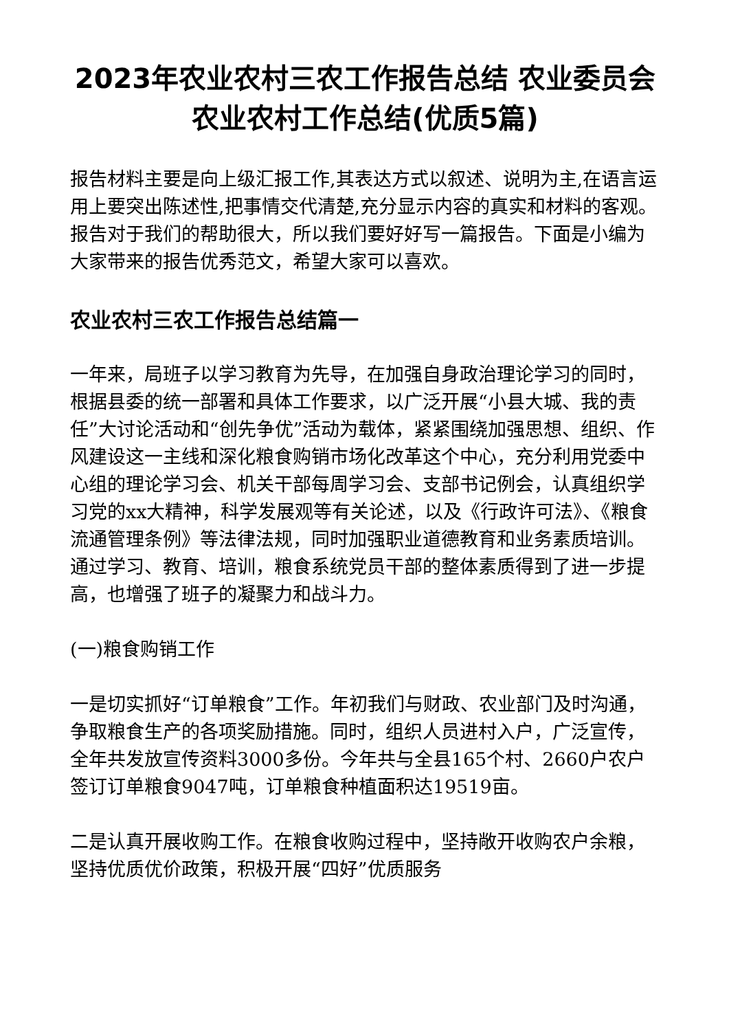2023年农业农村三农工作报告总结 农业委员会农业农村工作总结(优质5篇)
报告材料主要是向上级汇报工作,其表达方式以叙述、说明为主,在语言运用上要突出陈述性,把事情交代清楚,充分显示内容的真实和材料的客观。报告对于我们的帮助很大，所以我们要好好写一篇报告。下面是小编为大家带来的报告优秀范文，希望大家可以喜欢。
农业农村三农工作报告总结篇一
一年来，局班子以学习教育为先导，在加强自身政治理论学习的同时，根据县委的统一部署和具体工作要求，以广泛开展“小县大城、我的责任”大讨论活动和“创先争优”活动为载体，紧紧围绕加强思想、组织、作风建设这一主线和深化粮食购销市场化改革这个中心，充分利用党委中心组的理论学习会、机关干部每周学习会、支部书记例会，认真组织学习党的xx大精神，科学发展观等有关论述，以及《行政许可法》、《粮食流通管理条例》等法律法规，同时加强职业道德教育和业务素质培训。通过学习、教育、培训，粮食系统党员干部的整体素质得到了进一步提高，也增强了班子的凝聚力和战斗力。
(一)粮食购销工作
一是切实抓好“订单粮食”工作。年初我们与财政、农业部门及时沟通，争取粮食生产的各项奖励措施。同时，组织人员进村入户，广泛宣传，全年共发放宣传资料3000多份。今年共与全县165个村、2660户农户签订订单粮食9047吨，订单粮食种植面积达19519亩。
二是认真开展收购工作。在粮食收购过程中，坚持敞开收购农户余粮，坚持优质优价政策，积极开展“四好”优质服务